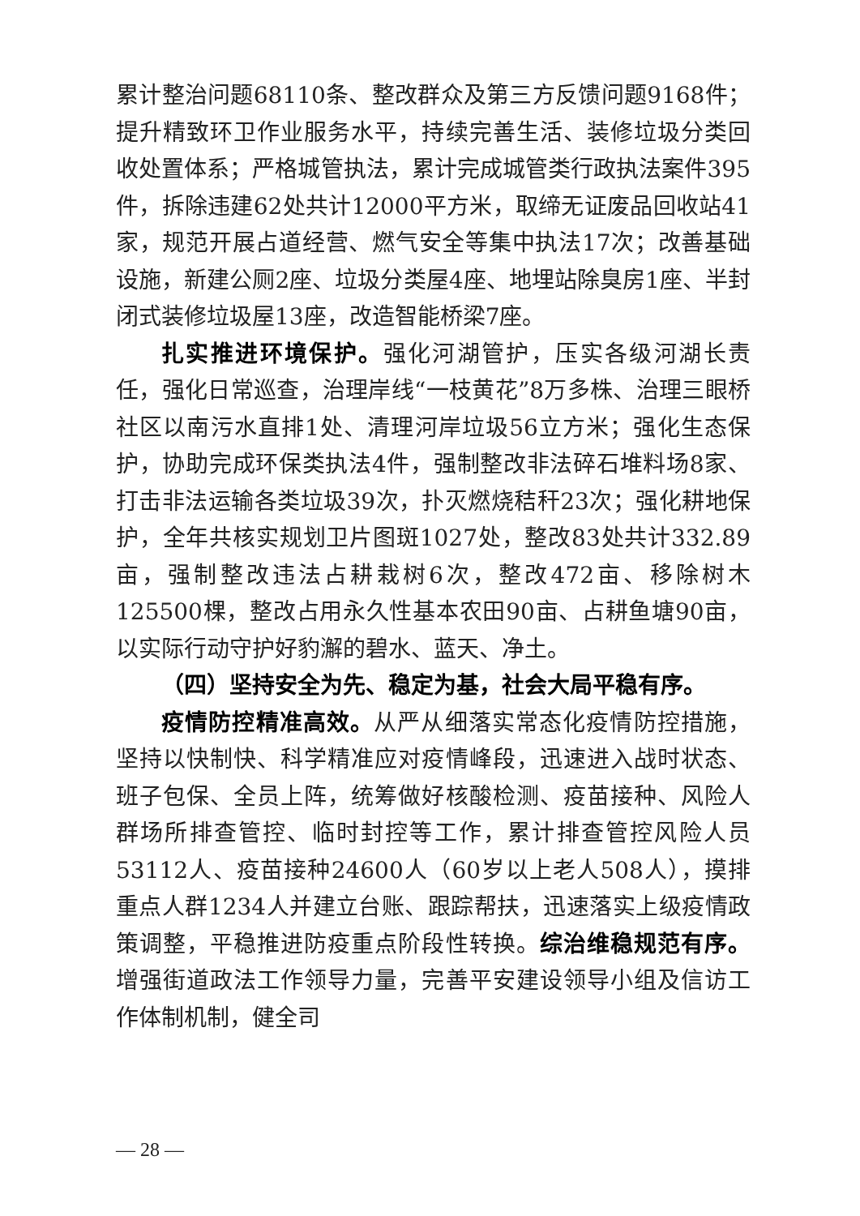累计整治问题68110条、整改群众及第三方反馈问题9168件；提升精致环卫作业服务水平，持续完善生活、装修垃圾分类回收处置体系；严格城管执法，累计完成城管类行政执法案件395件，拆除违建62处共计12000平方米，取缔无证废品回收站41家，规范开展占道经营、燃气安全等集中执法17次；改善基础设施，新建公厕2座、垃圾分类屋4座、地埋站除臭房1座、半封闭式装修垃圾屋13座，改造智能桥梁7座。
扎实推进环境保护。强化河湖管护，压实各级河湖长责任，强化日常巡查，治理岸线“一枝黄花”8万多株、治理三眼桥社区以南污水直排1处、清理河岸垃圾56立方米；强化生态保护，协助完成环保类执法4件，强制整改非法碎石堆料场8家、打击非法运输各类垃圾39次，扑灭燃烧秸秆23次；强化耕地保护，全年共核实规划卫片图斑1027处，整改83处共计332.89亩，强制整改违法占耕栽树6次，整改472亩、移除树木125500棵，整改占用永久性基本农田90亩、占耕鱼塘90亩，以实际行动守护好豹澥的碧水、蓝天、净土。
（四）坚持安全为先、稳定为基，社会大局平稳有序。
疫情防控精准高效。从严从细落实常态化疫情防控措施，坚持以快制快、科学精准应对疫情峰段，迅速进入战时状态、班子包保、全员上阵，统筹做好核酸检测、疫苗接种、风险人群场所排查管控、临时封控等工作，累计排查管控风险人员53112人、疫苗接种24600人（60岁以上老人508人），摸排重点人群1234人并建立台账、跟踪帮扶，迅速落实上级疫情政策调整，平稳推进防疫重点阶段性转换。综治维稳规范有序。增强街道政法工作领导力量，完善平安建设领导小组及信访工作体制机制，健全司
— 28 —